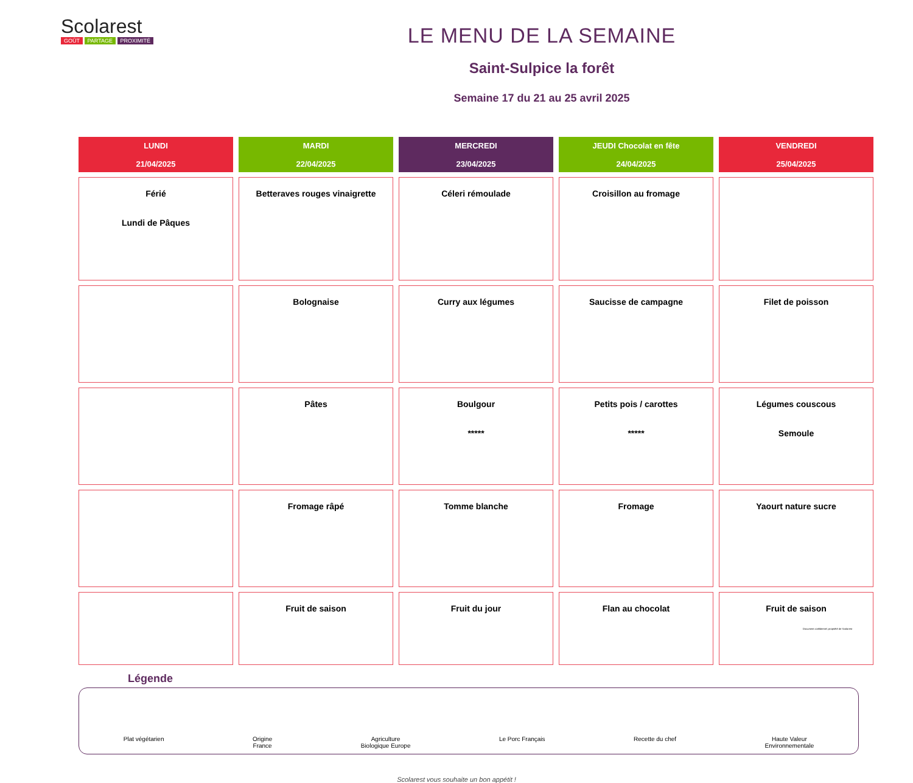Scolarest
GOÛT PARTAGE PROXIMITÉ
LE MENU DE LA SEMAINE
Saint-Sulpice la forêt
Semaine 17 du 21 au 25 avril 2025
| LUNDI 21/04/2025 | MARDI 22/04/2025 | MERCREDI 23/04/2025 | JEUDI Chocolat en fête 24/04/2025 | VENDREDI 25/04/2025 |
| --- | --- | --- | --- | --- |
| Férié Lundi de Pâques | Betteraves rouges vinaigrette | Céleri rémoulade | Croisillon au fromage | |
| | Bolognaise | Curry aux légumes | Saucisse de campagne | Filet de poisson |
| | Pâtes | Boulgour ***** | Petits pois / carottes ***** | Légumes couscous Semoule |
| | Fromage râpé | Tomme blanche | Fromage | Yaourt nature sucre |
| | Fruit de saison | Fruit du jour | Flan au chocolat | Fruit de saison |
Légende
Plat végétarien Origine
France
Agriculture
Biologique Europe
Le Porc Français Recette du chef Haute Valeur
Environnementale
Scolarest vous souhaite un bon appétit !
Document confidentiel, propriété de Scolarest